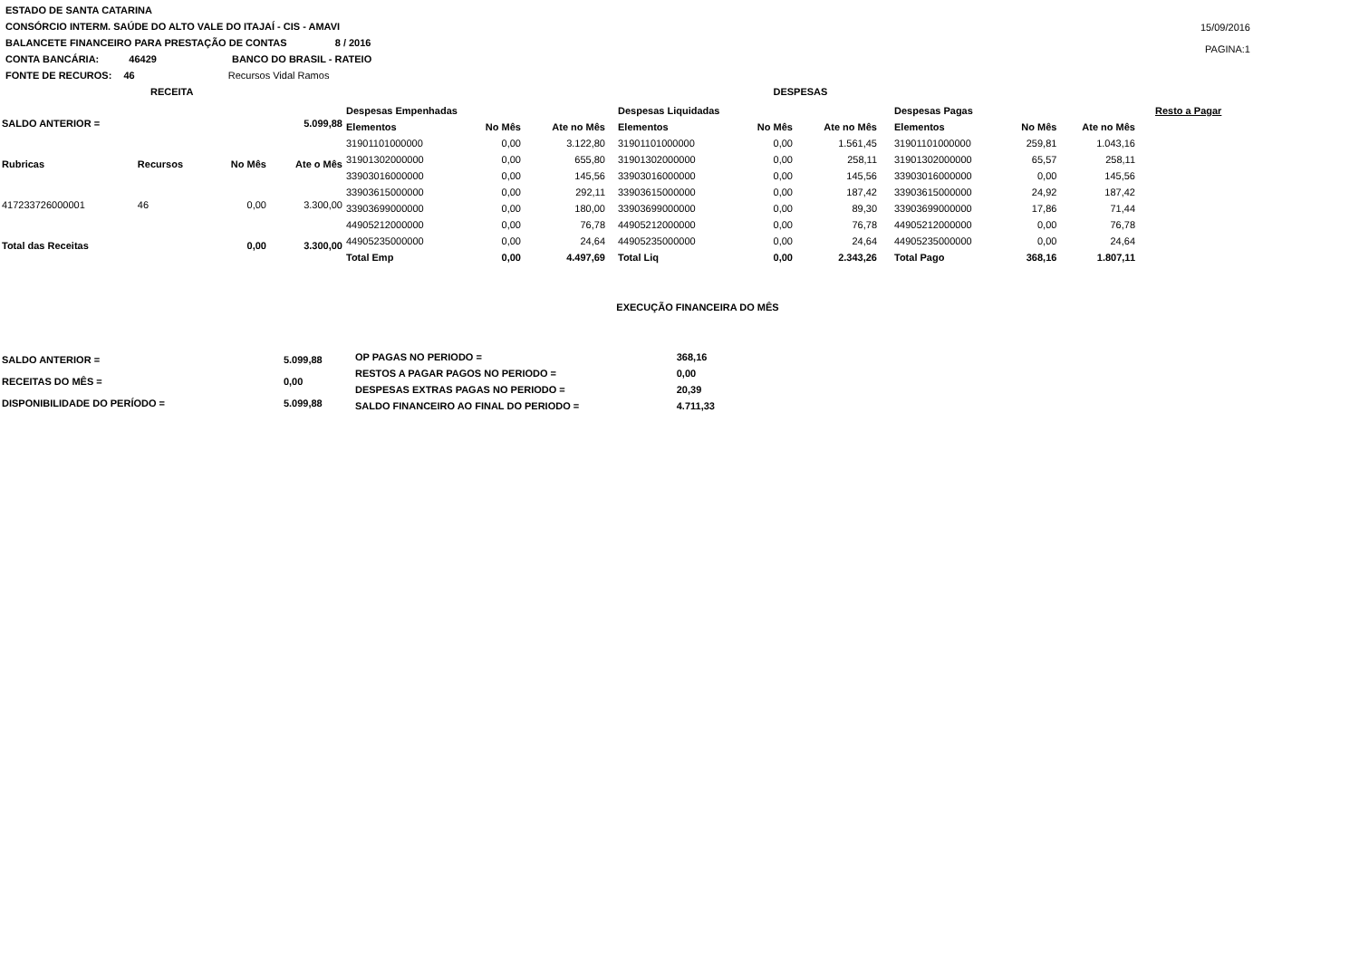ESTADO DE SANTA CATARINA
CONSÓRCIO INTERM. SAÚDE DO ALTO VALE DO ITAJAÍ - CIS - AMAVI
15/09/2016
PAGINA:1
BALANCETE FINANCEIRO PARA PRESTAÇÃO DE CONTAS 8 / 2016
CONTA BANCÁRIA: 46429 BANCO DO BRASIL - RATEIO
FONTE DE RECUROS: 46 Recursos Vidal Ramos
RECEITA DESPESAS
| SALDO ANTERIOR = | | | 5.099,88 |
| --- | --- | --- | --- |
| Rubricas | Recursos | No Mês | Ate o Mês |
| 417233726000001 | 46 | 0,00 | 3.300,00 |
| Total das Receitas | | 0,00 | 3.300,00 |
| Despesas Empenhadas | | |
| --- | --- | --- |
| Elementos | No Mês | Ate no Mês |
| 31901101000000 | 0,00 | 3.122,80 |
| 31901302000000 | 0,00 | 655,80 |
| 33903016000000 | 0,00 | 145,56 |
| 33903615000000 | 0,00 | 292,11 |
| 33903699000000 | 0,00 | 180,00 |
| 44905212000000 | 0,00 | 76,78 |
| 44905235000000 | 0,00 | 24,64 |
| Total Emp | 0,00 | 4.497,69 |
| Despesas Liquidadas | | |
| --- | --- | --- |
| Elementos | No Mês | Ate no Mês |
| 31901101000000 | 0,00 | 1.561,45 |
| 31901302000000 | 0,00 | 258,11 |
| 33903016000000 | 0,00 | 145,56 |
| 33903615000000 | 0,00 | 187,42 |
| 33903699000000 | 0,00 | 89,30 |
| 44905212000000 | 0,00 | 76,78 |
| 44905235000000 | 0,00 | 24,64 |
| Total Liq | 0,00 | 2.343,26 |
| Despesas Pagas | | |
| --- | --- | --- |
| Elementos | No Mês | Ate no Mês |
| 31901101000000 | 259,81 | 1.043,16 |
| 31901302000000 | 65,57 | 258,11 |
| 33903016000000 | 0,00 | 145,56 |
| 33903615000000 | 24,92 | 187,42 |
| 33903699000000 | 17,86 | 71,44 |
| 44905212000000 | 0,00 | 76,78 |
| 44905235000000 | 0,00 | 24,64 |
| Total Pago | 368,16 | 1.807,11 |
Resto a Pagar
EXECUÇÃO FINANCEIRA DO MÊS
| SALDO ANTERIOR = | 5.099,88 |
| --- | --- |
| RECEITAS DO MÊS = | 0,00 |
| DISPONIBILIDADE DO PERÍODO = | 5.099,88 |
| OP PAGAS NO PERIODO = | 368,16 |
| --- | --- |
| RESTOS A PAGAR PAGOS NO PERIODO = | 0,00 |
| DESPESAS EXTRAS PAGAS NO PERIODO = | 20,39 |
| SALDO FINANCEIRO AO FINAL DO PERIODO = | 4.711,33 |